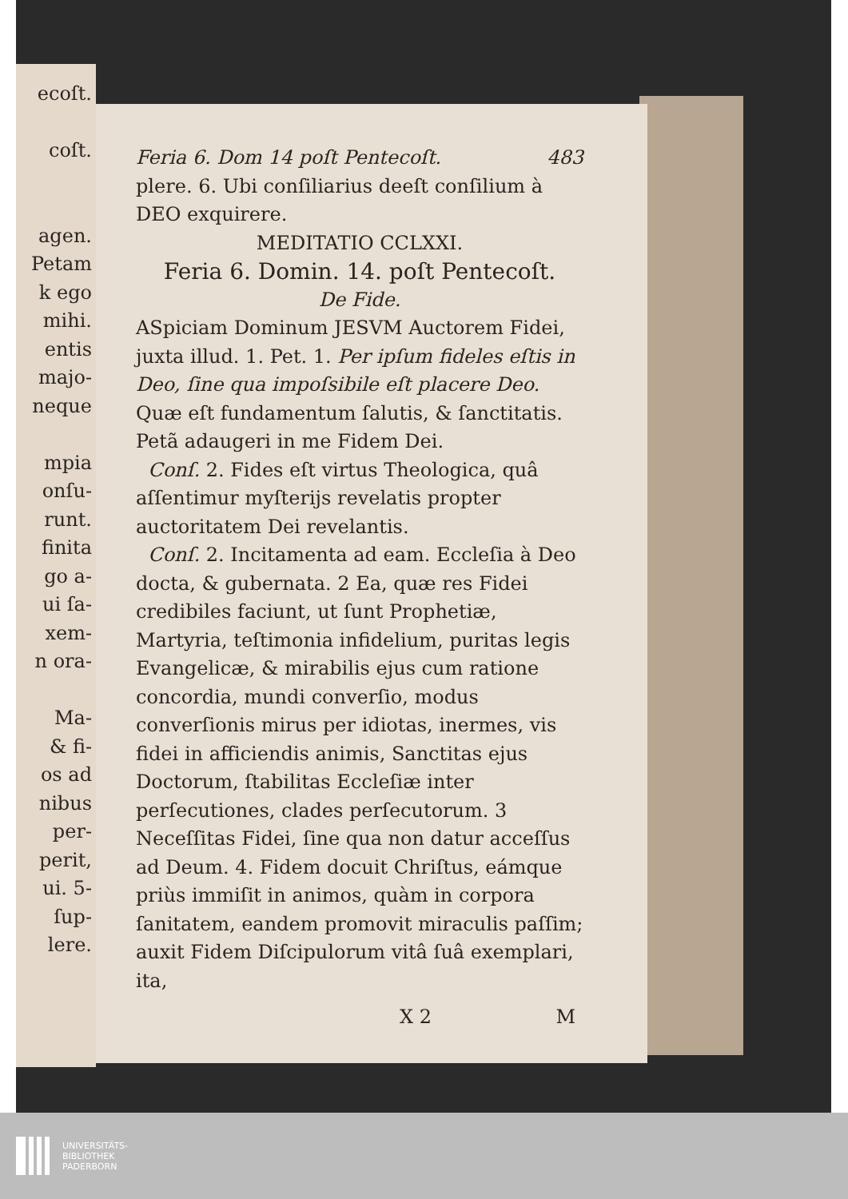ecoſt.
coſt.
agen.
Petam
k ego
mihi.
entis
majo-
neque
mpia
onſu-
runt.
finita
go a-
ui ſa-
xem-
n ora-
Ma-
& fi-
os ad
nibus
per-
perit,
ui. 5-
ſup-
lere.
Feria 6. Dom 14 poſt Pentecoſt. 483
plere. 6. Ubi conſiliarius deeſt conſilium à DEO exquirere.
MEDITATIO CCLXXI.
Feria 6. Domin. 14. poſt Pentecoſt.
De Fide.
ASpiciam Dominum JESVM Auctorem Fidei, juxta illud. 1. Pet. 1. Per ipſum fideles eſtis in Deo, ſine qua impoſsibile eſt placere Deo. Quæ eſt fundamentum ſalutis, & ſanctitatis. Petã adaugeri in me Fidem Dei.
Conſ. 2. Fides eſt virtus Theologica, quâ aſſentimur myſterijs revelatis propter auctoritatem Dei revelantis.
Conſ. 2. Incitamenta ad eam. Eccleſia à Deo docta, & gubernata. 2 Ea, quæ res Fidei credibiles faciunt, ut ſunt Prophetiæ, Martyria, teſtimonia infidelium, puritas legis Evangelicæ, & mirabilis ejus cum ratione concordia, mundi converſio, modus converſionis mirus per idiotas, inermes, vis fidei in afficiendis animis, Sanctitas ejus Doctorum, ſtabilitas Eccleſiæ inter perſecutiones, clades perſecutorum. 3 Neceſſitas Fidei, ſine qua non datur acceſſus ad Deum. 4. Fidem docuit Chriſtus, eámque priùs immiſit in animos, quàm in corpora ſanitatem, eandem promovit miraculis paſſim; auxit Fidem Diſcipulorum vitâ ſuâ exemplari, ita,
X 2 M
UNIVERSITÄTS-
BIBLIOTHEK
PADERBORN